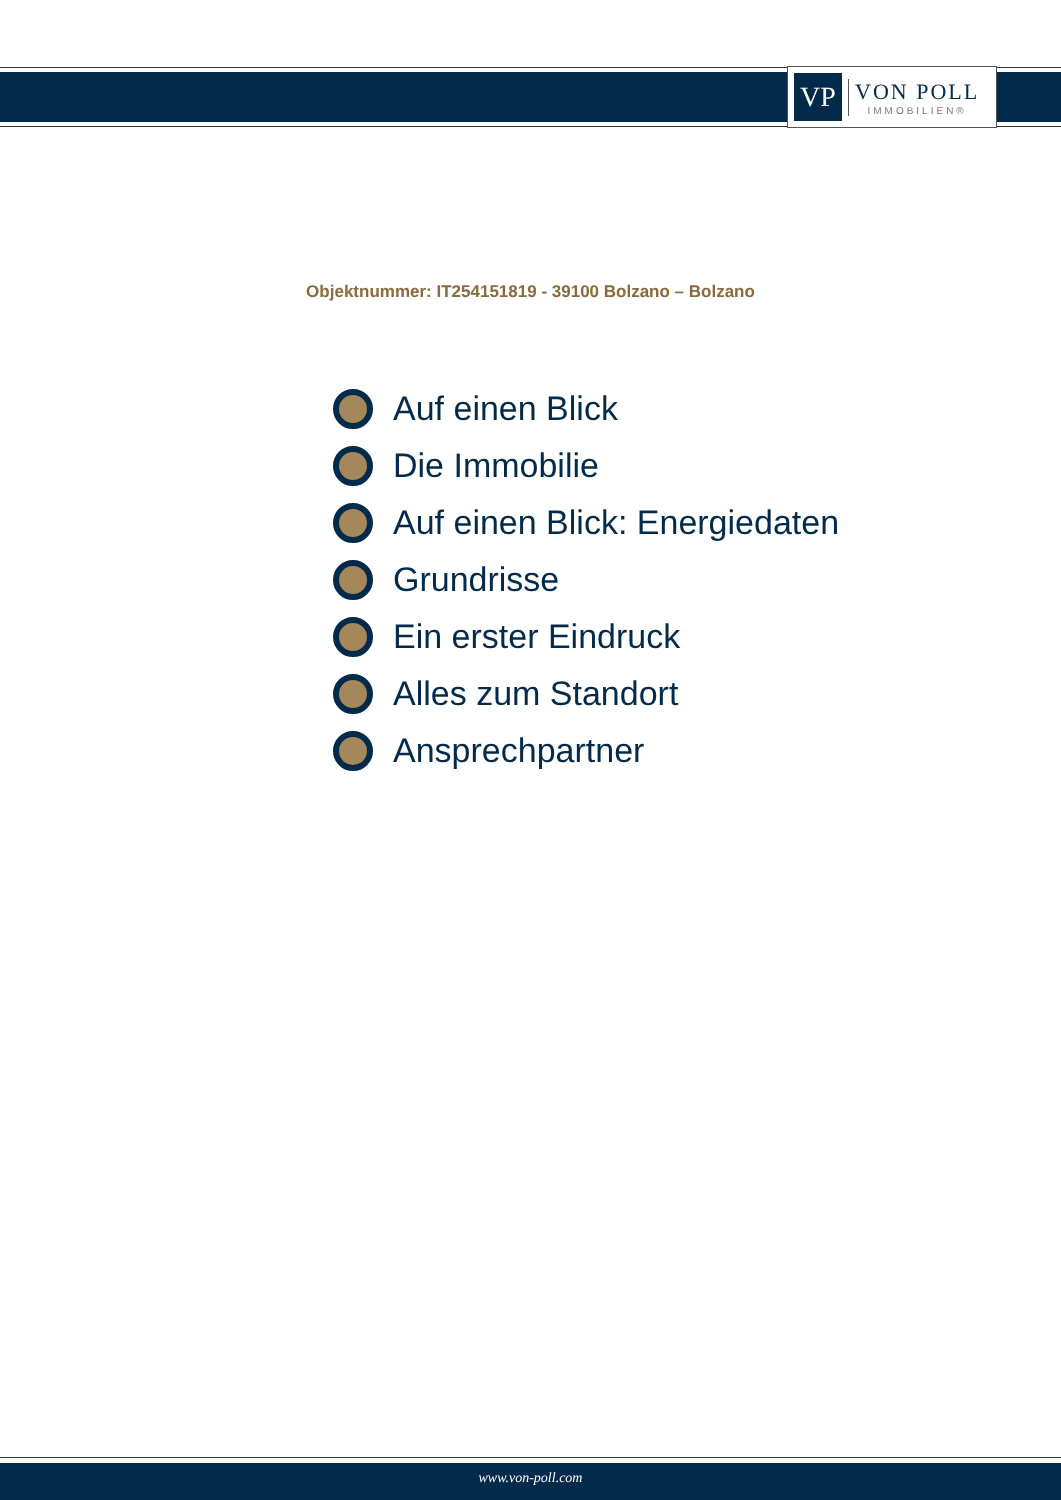VP
VON POLL
IMMOBILIEN®
Objektnummer: IT254151819 - 39100 Bolzano – Bolzano
Auf einen Blick
Die Immobilie
Auf einen Blick: Energiedaten
Grundrisse
Ein erster Eindruck
Alles zum Standort
Ansprechpartner
www.von-poll.com